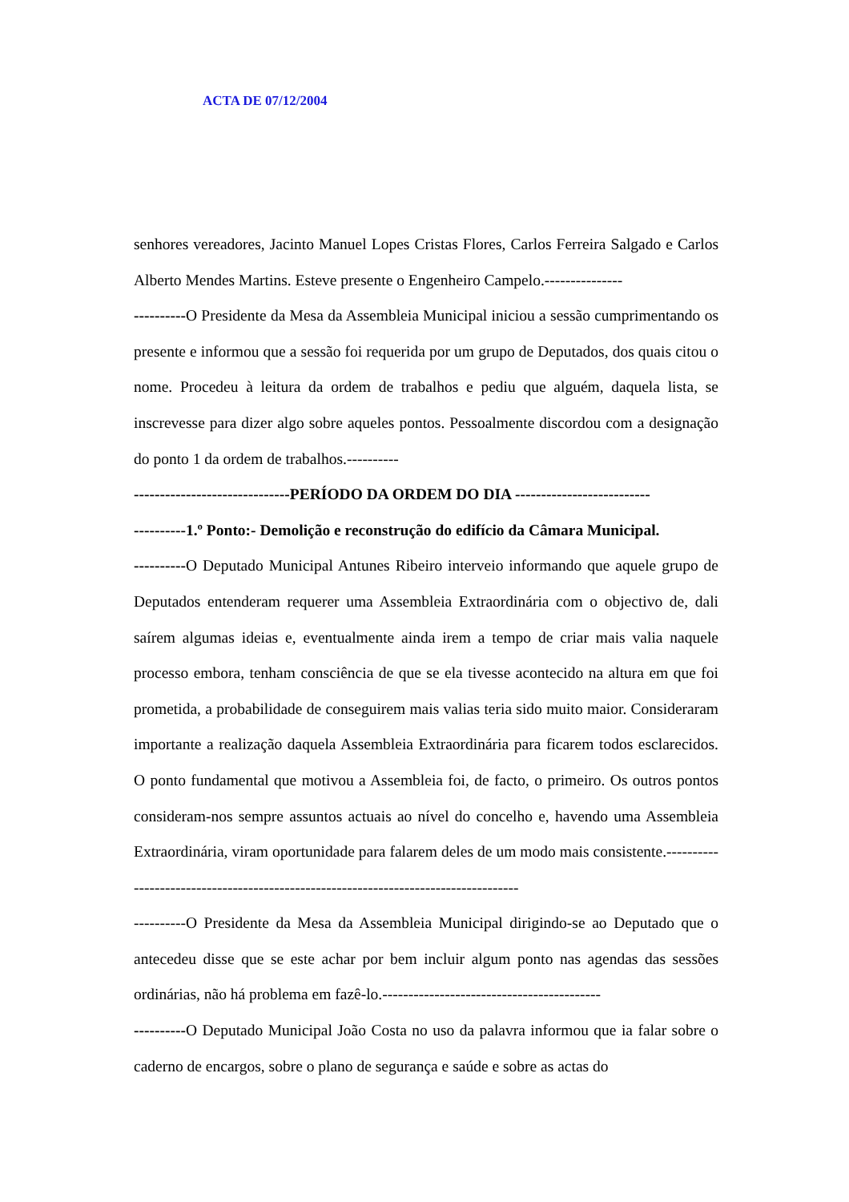ACTA DE 07/12/2004
senhores vereadores, Jacinto Manuel Lopes Cristas Flores, Carlos Ferreira Salgado e Carlos Alberto Mendes Martins. Esteve presente o Engenheiro Campelo.---------------
----------O Presidente da Mesa da Assembleia Municipal iniciou a sessão cumprimentando os presente e informou que a sessão foi requerida por um grupo de Deputados, dos quais citou o nome. Procedeu à leitura da ordem de trabalhos e pediu que alguém, daquela lista, se inscrevesse para dizer algo sobre aqueles pontos. Pessoalmente discordou com a designação do ponto 1 da ordem de trabalhos.----------
------------------------------PERÍODO DA ORDEM DO DIA --------------------------
----------1.º Ponto:- Demolição e reconstrução do edifício da Câmara Municipal.
----------O Deputado Municipal Antunes Ribeiro interveio informando que aquele grupo de Deputados entenderam requerer uma Assembleia Extraordinária com o objectivo de, dali saírem algumas ideias e, eventualmente ainda irem a tempo de criar mais valia naquele processo embora, tenham consciência de que se ela tivesse acontecido na altura em que foi prometida, a probabilidade de conseguirem mais valias teria sido muito maior. Consideraram importante a realização daquela Assembleia Extraordinária para ficarem todos esclarecidos. O ponto fundamental que motivou a Assembleia foi, de facto, o primeiro. Os outros pontos consideram-nos sempre assuntos actuais ao nível do concelho e, havendo uma Assembleia Extraordinária, viram oportunidade para falarem deles de um modo mais consistente.------------------------------------------------------------------------------------
----------O Presidente da Mesa da Assembleia Municipal dirigindo-se ao Deputado que o antecedeu disse que se este achar por bem incluir algum ponto nas agendas das sessões ordinárias, não há problema em fazê-lo.------------------------------------------
----------O Deputado Municipal João Costa no uso da palavra informou que ia falar sobre o caderno de encargos, sobre o plano de segurança e saúde e sobre as actas do